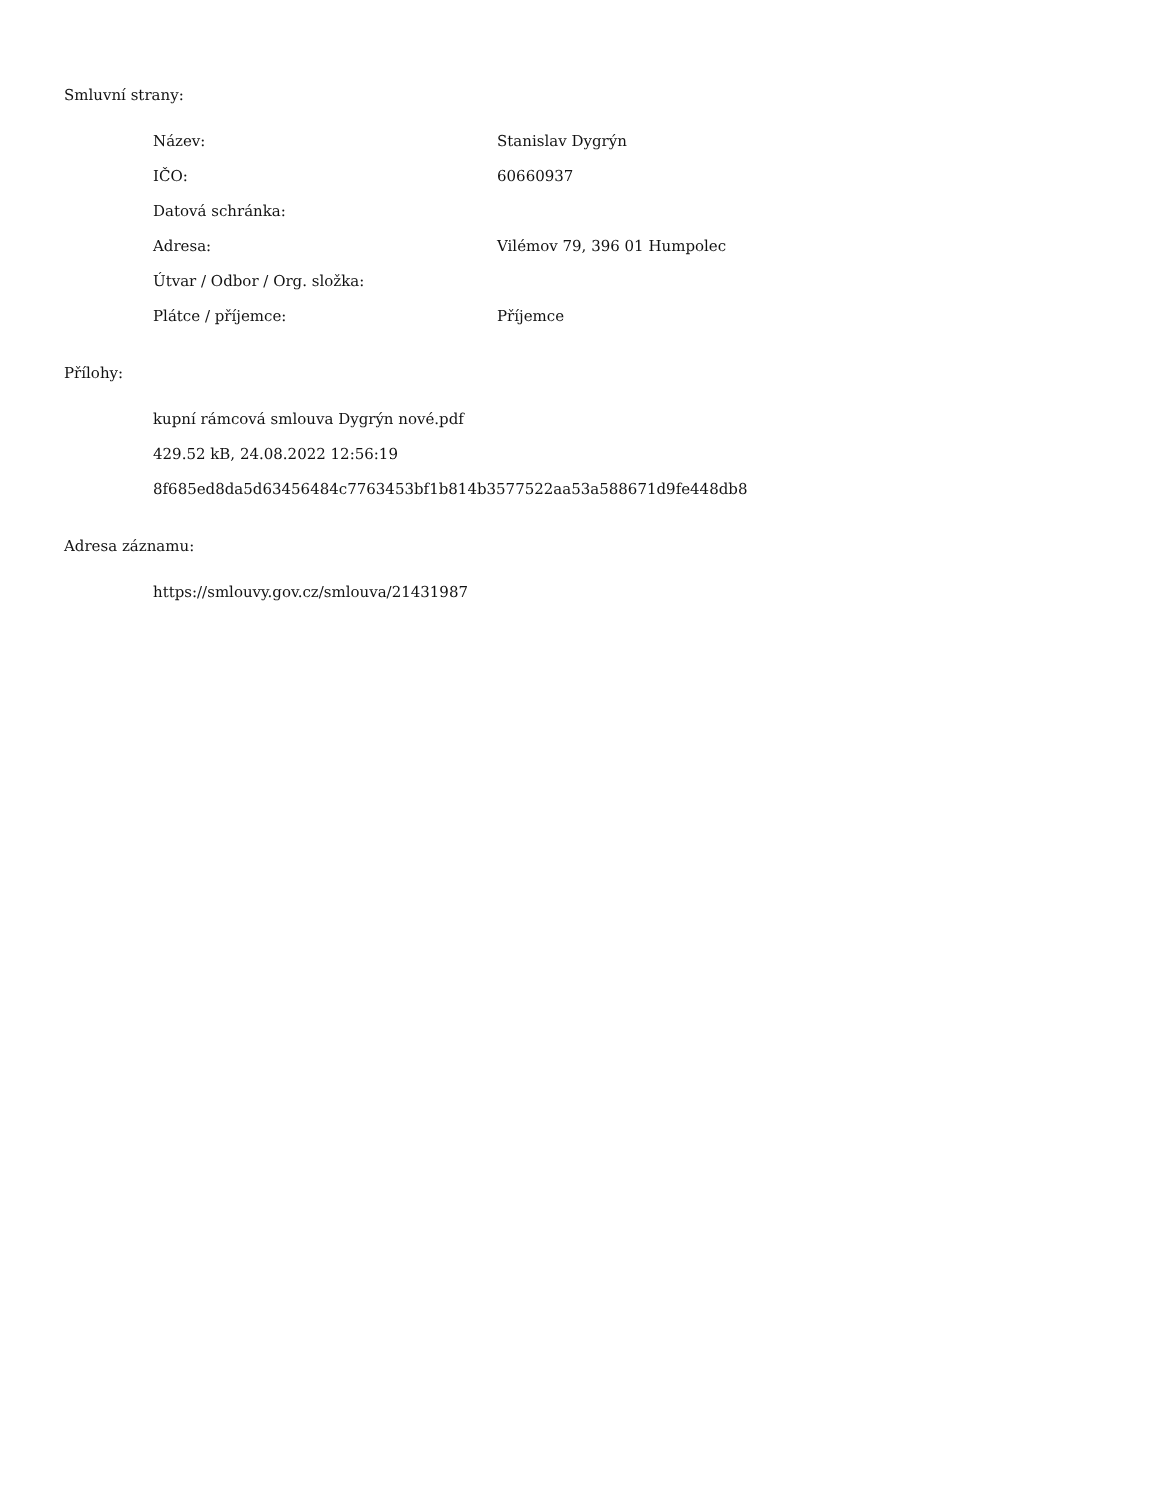Smluvní strany:
| Název: | Stanislav Dygrýn |
| IČO: | 60660937 |
| Datová schránka: | |
| Adresa: | Vilémov 79, 396 01 Humpolec |
| Útvar / Odbor / Org. složka: | |
| Plátce / příjemce: | Příjemce |
Přílohy:
kupní rámcová smlouva Dygrýn nové.pdf
429.52 kB, 24.08.2022 12:56:19
8f685ed8da5d63456484c7763453bf1b814b3577522aa53a588671d9fe448db8
Adresa záznamu:
https://smlouvy.gov.cz/smlouva/21431987